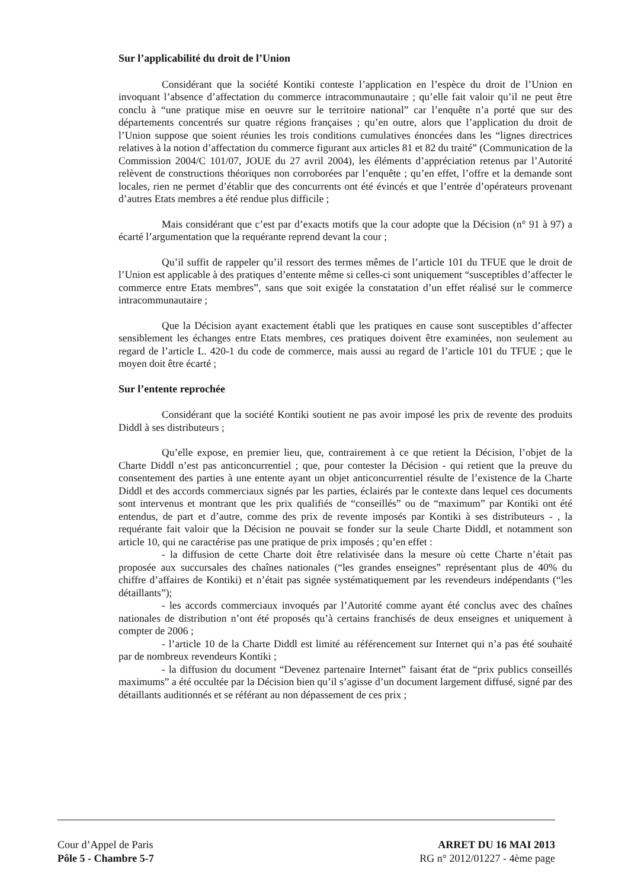Sur l’applicabilité du droit de l’Union
Considérant que la société Kontiki conteste l’application en l’espèce du droit de l’Union en invoquant l’absence d’affectation du commerce intracommunautaire ; qu’elle fait valoir qu’il ne peut être conclu à “une pratique mise en oeuvre sur le territoire national” car l’enquête n’a porté que sur des départements concentrés sur quatre régions françaises ; qu’en outre, alors que l’application du droit de l’Union suppose que soient réunies les trois conditions cumulatives énoncées dans les “lignes directrices relatives à la notion d’affectation du commerce figurant aux articles 81 et 82 du traité” (Communication de la Commission 2004/C 101/07, JOUE du 27 avril 2004), les éléments d’appréciation retenus par l’Autorité relèvent de constructions théoriques non corroborées par l’enquête ; qu’en effet, l’offre et la demande sont locales, rien ne permet d’établir que des concurrents ont été évincés et que l’entrée d’opérateurs provenant d’autres Etats membres a été rendue plus difficile ;
Mais considérant que c’est par d’exacts motifs que la cour adopte que la Décision (n° 91 à 97) a écarté l’argumentation que la requérante reprend devant la cour ;
Qu’il suffit de rappeler qu’il ressort des termes mêmes de l’article 101 du TFUE que le droit de l’Union est applicable à des pratiques d’entente même si celles-ci sont uniquement “susceptibles d’affecter le commerce entre Etats membres”, sans que soit exigée la constatation d’un effet réalisé sur le commerce intracommunautaire ;
Que la Décision ayant exactement établi que les pratiques en cause sont susceptibles d’affecter sensiblement les échanges entre Etats membres, ces pratiques doivent être examinées, non seulement au regard de l’article L. 420-1 du code de commerce, mais aussi au regard de l’article 101 du TFUE ; que le moyen doit être écarté ;
Sur l’entente reprochée
Considérant que la société Kontiki soutient ne pas avoir imposé les prix de revente des produits Diddl à ses distributeurs ;
Qu’elle expose, en premier lieu, que, contrairement à ce que retient la Décision, l’objet de la Charte Diddl n’est pas anticoncurrentiel ; que, pour contester la Décision - qui retient que la preuve du consentement des parties à une entente ayant un objet anticoncurrentiel résulte de l’existence de la Charte Diddl et des accords commerciaux signés par les parties, éclairés par le contexte dans lequel ces documents sont intervenus et montrant que les prix qualifiés de “conseillés” ou de “maximum” par Kontiki ont été entendus, de part et d’autre, comme des prix de revente imposés par Kontiki à ses distributeurs - , la requérante fait valoir que la Décision ne pouvait se fonder sur la seule Charte Diddl, et notamment son article 10, qui ne caractérise pas une pratique de prix imposés ; qu’en effet :
- la diffusion de cette Charte doit être relativisée dans la mesure où cette Charte n’était pas proposée aux succursales des chaînes nationales (“les grandes enseignes” représentant plus de 40% du chiffre d’affaires de Kontiki) et n’était pas signée systématiquement par les revendeurs indépendants (“les détaillants”);
- les accords commerciaux invoqués par l’Autorité comme ayant été conclus avec des chaînes nationales de distribution n’ont été proposés qu’à certains franchisés de deux enseignes et uniquement à compter de 2006 ;
- l’article 10 de la Charte Diddl est limité au référencement sur Internet qui n’a pas été souhaité par de nombreux revendeurs Kontiki ;
- la diffusion du document “Devenez partenaire Internet” faisant état de “prix publics conseillés maximums” a été occultée par la Décision bien qu’il s’agisse d’un document largement diffusé, signé par des détaillants auditionnés et se référant au non dépassement de ces prix ;
Cour d’Appel de Paris
Pôle 5 - Chambre 5-7
ARRET DU 16 MAI 2013
RG n° 2012/01227 - 4ème page